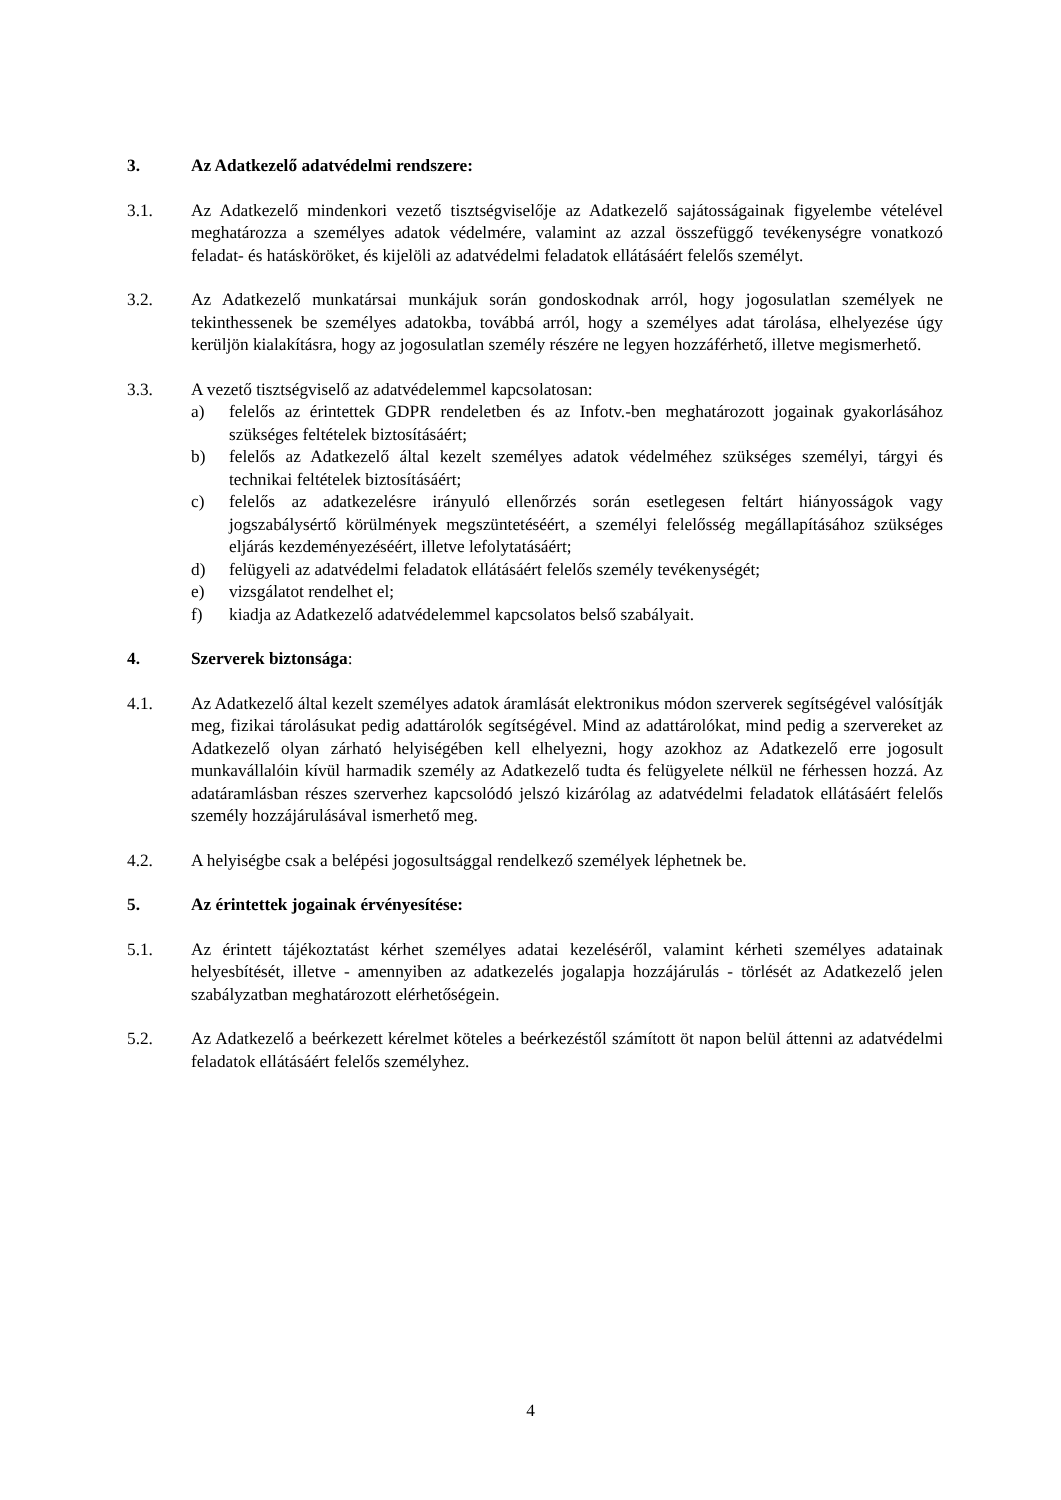3. Az Adatkezelő adatvédelmi rendszere:
3.1. Az Adatkezelő mindenkori vezető tisztségviselője az Adatkezelő sajátosságainak figyelembe vételével meghatározza a személyes adatok védelmére, valamint az azzal összefüggő tevékenységre vonatkozó feladat- és hatásköröket, és kijelöli az adatvédelmi feladatok ellátásáért felelős személyt.
3.2. Az Adatkezelő munkatársai munkájuk során gondoskodnak arról, hogy jogosulatlan személyek ne tekinthessenek be személyes adatokba, továbbá arról, hogy a személyes adat tárolása, elhelyezése úgy kerüljön kialakításra, hogy az jogosulatlan személy részére ne legyen hozzáférhető, illetve megismerhető.
3.3. A vezető tisztségviselő az adatvédelemmel kapcsolatosan:
a) felelős az érintettek GDPR rendeletben és az Infotv.-ben meghatározott jogainak gyakorlásához szükséges feltételek biztosításáért;
b) felelős az Adatkezelő által kezelt személyes adatok védelméhez szükséges személyi, tárgyi és technikai feltételek biztosításáért;
c) felelős az adatkezelésre irányuló ellenőrzés során esetlegesen feltárt hiányosságok vagy jogszabálysértő körülmények megszüntetéséért, a személyi felelősség megállapításához szükséges eljárás kezdeményezéséért, illetve lefolytatásáért;
d) felügyeli az adatvédelmi feladatok ellátásáért felelős személy tevékenységét;
e) vizsgálatot rendelhet el;
f) kiadja az Adatkezelő adatvédelemmel kapcsolatos belső szabályait.
4. Szerverek biztonsága:
4.1. Az Adatkezelő által kezelt személyes adatok áramlását elektronikus módon szerverek segítségével valósítják meg, fizikai tárolásukat pedig adattárolók segítségével. Mind az adattárolókat, mind pedig a szervereket az Adatkezelő olyan zárható helyiségében kell elhelyezni, hogy azokhoz az Adatkezelő erre jogosult munkavállalóin kívül harmadik személy az Adatkezelő tudta és felügyelete nélkül ne férhessen hozzá. Az adatáramlásban részes szerverhez kapcsolódó jelszó kizárólag az adatvédelmi feladatok ellátásáért felelős személy hozzájárulásával ismerhető meg.
4.2. A helyiségbe csak a belépési jogosultsággal rendelkező személyek léphetnek be.
5. Az érintettek jogainak érvényesítése:
5.1. Az érintett tájékoztatást kérhet személyes adatai kezeléséről, valamint kérheti személyes adatainak helyesbítését, illetve - amennyiben az adatkezelés jogalapja hozzájárulás - törlését az Adatkezelő jelen szabályzatban meghatározott elérhetőségein.
5.2. Az Adatkezelő a beérkezett kérelmet köteles a beérkezéstől számított öt napon belül áttenni az adatvédelmi feladatok ellátásáért felelős személyhez.
4